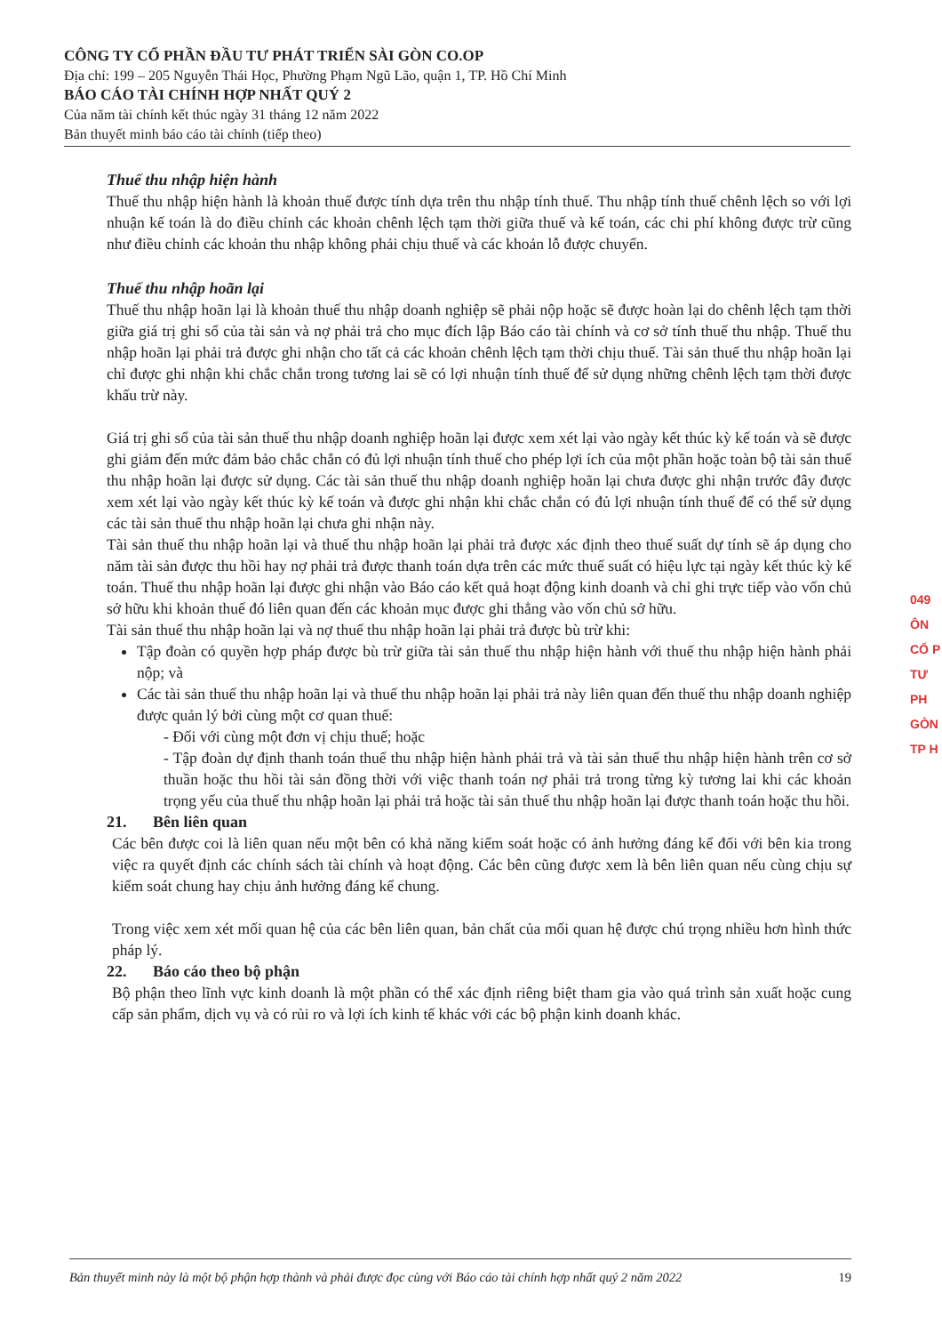CÔNG TY CỔ PHẦN ĐẦU TƯ PHÁT TRIỂN SÀI GÒN CO.OP
Địa chỉ: 199 – 205 Nguyễn Thái Học, Phường Phạm Ngũ Lão, quận 1, TP. Hồ Chí Minh
BÁO CÁO TÀI CHÍNH HỢP NHẤT QUÝ 2
Của năm tài chính kết thúc ngày 31 tháng 12 năm 2022
Bản thuyết minh báo cáo tài chính (tiếp theo)
Thuế thu nhập hiện hành
Thuế thu nhập hiện hành là khoản thuế được tính dựa trên thu nhập tính thuế. Thu nhập tính thuế chênh lệch so với lợi nhuận kế toán là do điều chỉnh các khoản chênh lệch tạm thời giữa thuế và kế toán, các chi phí không được trừ cũng như điều chỉnh các khoản thu nhập không phải chịu thuế và các khoản lỗ được chuyển.
Thuế thu nhập hoãn lại
Thuế thu nhập hoãn lại là khoản thuế thu nhập doanh nghiệp sẽ phải nộp hoặc sẽ được hoàn lại do chênh lệch tạm thời giữa giá trị ghi sổ của tài sản và nợ phải trả cho mục đích lập Báo cáo tài chính và cơ sở tính thuế thu nhập. Thuế thu nhập hoãn lại phải trả được ghi nhận cho tất cả các khoản chênh lệch tạm thời chịu thuế. Tài sản thuế thu nhập hoãn lại chỉ được ghi nhận khi chắc chắn trong tương lai sẽ có lợi nhuận tính thuế để sử dụng những chênh lệch tạm thời được khấu trừ này.
Giá trị ghi sổ của tài sản thuế thu nhập doanh nghiệp hoãn lại được xem xét lại vào ngày kết thúc kỳ kế toán và sẽ được ghi giảm đến mức đảm bảo chắc chắn có đủ lợi nhuận tính thuế cho phép lợi ích của một phần hoặc toàn bộ tài sản thuế thu nhập hoãn lại được sử dụng. Các tài sản thuế thu nhập doanh nghiệp hoãn lại chưa được ghi nhận trước đây được xem xét lại vào ngày kết thúc kỳ kế toán và được ghi nhận khi chắc chắn có đủ lợi nhuận tính thuế để có thể sử dụng các tài sản thuế thu nhập hoãn lại chưa ghi nhận này.
Tài sản thuế thu nhập hoãn lại và thuế thu nhập hoãn lại phải trả được xác định theo thuế suất dự tính sẽ áp dụng cho năm tài sản được thu hồi hay nợ phải trả được thanh toán dựa trên các mức thuế suất có hiệu lực tại ngày kết thúc kỳ kế toán. Thuế thu nhập hoãn lại được ghi nhận vào Báo cáo kết quả hoạt động kinh doanh và chỉ ghi trực tiếp vào vốn chủ sở hữu khi khoản thuế đó liên quan đến các khoản mục được ghi thẳng vào vốn chủ sở hữu.
Tài sản thuế thu nhập hoãn lại và nợ thuế thu nhập hoãn lại phải trả được bù trừ khi:
Tập đoàn có quyền hợp pháp được bù trừ giữa tài sản thuế thu nhập hiện hành với thuế thu nhập hiện hành phải nộp; và
Các tài sản thuế thu nhập hoãn lại và thuế thu nhập hoãn lại phải trả này liên quan đến thuế thu nhập doanh nghiệp được quản lý bởi cùng một cơ quan thuế:
- Đối với cùng một đơn vị chịu thuế; hoặc
- Tập đoàn dự định thanh toán thuế thu nhập hiện hành phải trả và tài sản thuế thu nhập hiện hành trên cơ sở thuần hoặc thu hồi tài sản đồng thời với việc thanh toán nợ phải trả trong từng kỳ tương lai khi các khoản trọng yếu của thuế thu nhập hoãn lại phải trả hoặc tài sản thuế thu nhập hoãn lại được thanh toán hoặc thu hồi.
21. Bên liên quan
Các bên được coi là liên quan nếu một bên có khả năng kiểm soát hoặc có ảnh hưởng đáng kể đối với bên kia trong việc ra quyết định các chính sách tài chính và hoạt động. Các bên cũng được xem là bên liên quan nếu cùng chịu sự kiểm soát chung hay chịu ảnh hưởng đáng kể chung.
Trong việc xem xét mối quan hệ của các bên liên quan, bản chất của mối quan hệ được chú trọng nhiều hơn hình thức pháp lý.
22. Báo cáo theo bộ phận
Bộ phận theo lĩnh vực kinh doanh là một phần có thể xác định riêng biệt tham gia vào quá trình sản xuất hoặc cung cấp sản phẩm, dịch vụ và có rủi ro và lợi ích kinh tế khác với các bộ phận kinh doanh khác.
049
ÔN
CỔ P
TƯ PH
GÒN
TP H
Bản thuyết minh này là một bộ phận hợp thành và phải được đọc cùng với Báo cáo tài chính hợp nhất quý 2 năm 2022 19